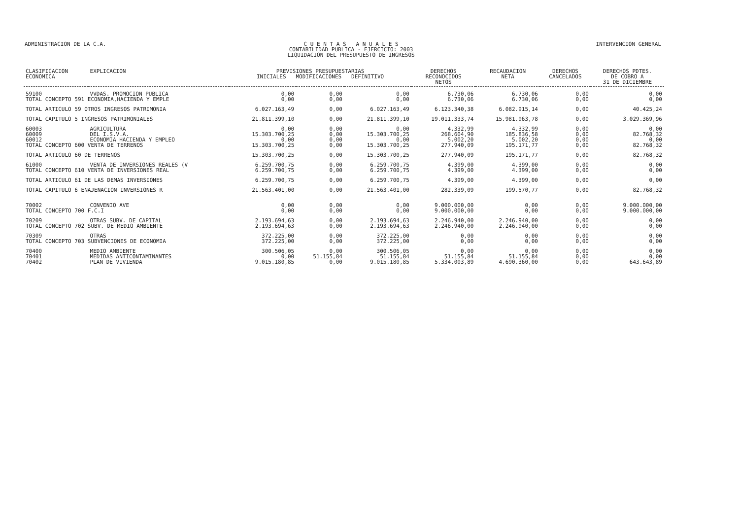ADMINISTRACION DE LA C.A. C U E N T A S A N U A L E S
CONTABILIDAD PUBLICA - EJERCICIO: 2003
LIQUIDACION DEL PRESUPUESTO DE INGRESOS
INTERVENCION GENERAL
| CLASIFICACION ECONOMICA | EXPLICACION | PREVISIONES PRESUPUESTARIAS INICIALES MODIFICACIONES DEFINITIVO | | | DERECHOS RECONOCIDOS NETOS | RECAUDACION NETA | DERECHOS CANCELADOS | DERECHOS PDTES. DE COBRO A 31 DE DICIEMBRE |
| --- | --- | --- | --- | --- | --- | --- | --- | --- |
| 59100 | VVDAS. PROMOCION PUBLICA | 0,00 | 0,00 | 0,00 | 6.730,06 | 6.730,06 | 0,00 | 0,00 |
| TOTAL CONCEPTO 591 ECONOMIA,HACIENDA Y EMPLE | | 0,00 | 0,00 | 0,00 | 6.730,06 | 6.730,06 | 0,00 | 0,00 |
| TOTAL ARTICULO 59 OTROS INGRESOS PATRIMONIA | | 6.027.163,49 | 0,00 | 6.027.163,49 | 6.123.340,38 | 6.082.915,14 | 0,00 | 40.425,24 |
| TOTAL CAPITULO 5 INGRESOS PATRIMONIALES | | 21.811.399,10 | 0,00 | 21.811.399,10 | 19.011.333,74 | 15.981.963,78 | 0,00 | 3.029.369,96 |
| 60003 | AGRICULTURA | 0,00 | 0,00 | 0,00 | 4.332,99 | 4.332,99 | 0,00 | 0,00 |
| 60009 | DEL I.S.V.A. | 15.303.700,25 | 0,00 | 15.303.700,25 | 268.604,90 | 185.836,58 | 0,00 | 82.768,32 |
| 60012 | ECONOMIA HACIENDA Y EMPLEO | 0,00 | 0,00 | 0,00 | 5.002,20 | 5.002,20 | 0,00 | 0,00 |
| TOTAL CONCEPTO 600 VENTA DE TERRENOS | | 15.303.700,25 | 0,00 | 15.303.700,25 | 277.940,09 | 195.171,77 | 0,00 | 82.768,32 |
| TOTAL ARTICULO 60 DE TERRENOS | | 15.303.700,25 | 0,00 | 15.303.700,25 | 277.940,09 | 195.171,77 | 0,00 | 82.768,32 |
| 61000 | VENTA DE INVERSIONES REALES (V | 6.259.700,75 | 0,00 | 6.259.700,75 | 4.399,00 | 4.399,00 | 0,00 | 0,00 |
| TOTAL CONCEPTO 610 VENTA DE INVERSIONES REAL | | 6.259.700,75 | 0,00 | 6.259.700,75 | 4.399,00 | 4.399,00 | 0,00 | 0,00 |
| TOTAL ARTICULO 61 DE LAS DEMAS INVERSIONES | | 6.259.700,75 | 0,00 | 6.259.700,75 | 4.399,00 | 4.399,00 | 0,00 | 0,00 |
| TOTAL CAPITULO 6 ENAJENACION INVERSIONES R | | 21.563.401,00 | 0,00 | 21.563.401,00 | 282.339,09 | 199.570,77 | 0,00 | 82.768,32 |
| 70002 | CONVENIO AVE | 0,00 | 0,00 | 0,00 | 9.000.000,00 | 0,00 | 0,00 | 9.000.000,00 |
| TOTAL CONCEPTO 700 F.C.I | | 0,00 | 0,00 | 0,00 | 9.000.000,00 | 0,00 | 0,00 | 9.000.000,00 |
| 70209 | OTRAS SUBV. DE CAPITAL | 2.193.694,63 | 0,00 | 2.193.694,63 | 2.246.940,00 | 2.246.940,00 | 0,00 | 0,00 |
| TOTAL CONCEPTO 702 SUBV. DE MEDIO AMBIENTE | | 2.193.694,63 | 0,00 | 2.193.694,63 | 2.246.940,00 | 2.246.940,00 | 0,00 | 0,00 |
| 70309 | OTRAS | 372.225,00 | 0,00 | 372.225,00 | 0,00 | 0,00 | 0,00 | 0,00 |
| TOTAL CONCEPTO 703 SUBVENCIONES DE ECONOMIA | | 372.225,00 | 0,00 | 372.225,00 | 0,00 | 0,00 | 0,00 | 0,00 |
| 70400 | MEDIO AMBIENTE | 300.506,05 | 0,00 | 300.506,05 | 0,00 | 0,00 | 0,00 | 0,00 |
| 70401 | MEDIDAS ANTICONTAMINANTES | 0,00 | 51.155,84 | 51.155,84 | 51.155,84 | 51.155,84 | 0,00 | 0,00 |
| 70402 | PLAN DE VIVIENDA | 9.015.180,85 | 0,00 | 9.015.180,85 | 5.334.003,89 | 4.690.360,00 | 0,00 | 643.643,89 |